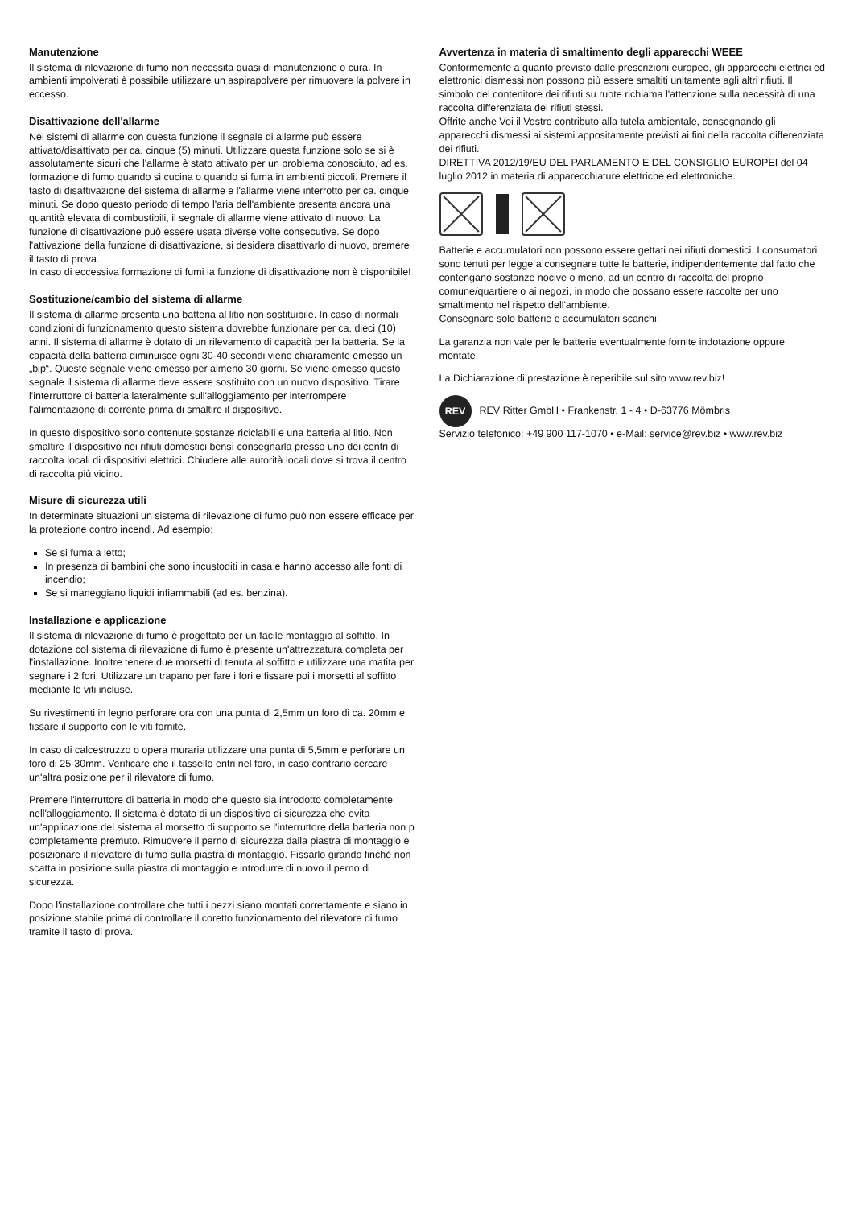Manutenzione
Il sistema di rilevazione di fumo non necessita quasi di manutenzione o cura. In ambienti impolverati è possibile utilizzare un aspirapolvere per rimuovere la polvere in eccesso.
Disattivazione dell'allarme
Nei sistemi di allarme con questa funzione il segnale di allarme può essere attivato/disattivato per ca. cinque (5) minuti. Utilizzare questa funzione solo se si è assolutamente sicuri che l'allarme è stato attivato per un problema conosciuto, ad es. formazione di fumo quando si cucina o quando si fuma in ambienti piccoli. Premere il tasto di disattivazione del sistema di allarme e l'allarme viene interrotto per ca. cinque minuti. Se dopo questo periodo di tempo l'aria dell'ambiente presenta ancora una quantità elevata di combustibili, il segnale di allarme viene attivato di nuovo. La funzione di disattivazione può essere usata diverse volte consecutive. Se dopo l'attivazione della funzione di disattivazione, si desidera disattivarlo di nuovo, premere il tasto di prova.
In caso di eccessiva formazione di fumi la funzione di disattivazione non è disponibile!
Sostituzione/cambio del sistema di allarme
Il sistema di allarme presenta una batteria al litio non sostituibile. In caso di normali condizioni di funzionamento questo sistema dovrebbe funzionare per ca. dieci (10) anni. Il sistema di allarme è dotato di un rilevamento di capacità per la batteria. Se la capacità della batteria diminuisce ogni 30-40 secondi viene chiaramente emesso un „bip“. Queste segnale viene emesso per almeno 30 giorni. Se viene emesso questo segnale il sistema di allarme deve essere sostituito con un nuovo dispositivo. Tirare l'interruttore di batteria lateralmente sull'alloggiamento per interrompere l'alimentazione di corrente prima di smaltire il dispositivo.
In questo dispositivo sono contenute sostanze riciclabili e una batteria al litio. Non smaltire il dispositivo nei rifiuti domestici bensì consegnarla presso uno dei centri di raccolta locali di dispositivi elettrici. Chiudere alle autorità locali dove si trova il centro di raccolta più vicino.
Misure di sicurezza utili
In determinate situazioni un sistema di rilevazione di fumo può non essere efficace per la protezione contro incendi. Ad esempio:
Se si fuma a letto;
In presenza di bambini che sono incustoditi in casa e hanno accesso alle fonti di incendio;
Se si maneggiano liquidi infiammabili (ad es. benzina).
Installazione e applicazione
Il sistema di rilevazione di fumo è progettato per un facile montaggio al soffitto. In dotazione col sistema di rilevazione di fumo è presente un'attrezzatura completa per l'installazione. Inoltre tenere due morsetti di tenuta al soffitto e utilizzare una matita per segnare i 2 fori. Utilizzare un trapano per fare i fori e fissare poi i morsetti al soffitto mediante le viti incluse.
Su rivestimenti in legno perforare ora con una punta di 2,5mm un foro di ca. 20mm e fissare il supporto con le viti fornite.
In caso di calcestruzzo o opera muraria utilizzare una punta di 5,5mm e perforare un foro di 25-30mm. Verificare che il tassello entri nel foro, in caso contrario cercare un'altra posizione per il rilevatore di fumo.
Premere l'interruttore di batteria in modo che questo sia introdotto completamente nell'alloggiamento. Il sistema è dotato di un dispositivo di sicurezza che evita un'applicazione del sistema al morsetto di supporto se l'interruttore della batteria non p completamente premuto. Rimuovere il perno di sicurezza dalla piastra di montaggio e posizionare il rilevatore di fumo sulla piastra di montaggio. Fissarlo girando finché non scatta in posizione sulla piastra di montaggio e introdurre di nuovo il perno di sicurezza.
Dopo l'installazione controllare che tutti i pezzi siano montati correttamente e siano in posizione stabile prima di controllare il coretto funzionamento del rilevatore di fumo tramite il tasto di prova.
Avvertenza in materia di smaltimento degli apparecchi WEEE
Conformemente a quanto previsto dalle prescrizioni europee, gli apparecchi elettrici ed elettronici dismessi non possono più essere smaltiti unitamente agli altri rifiuti. Il simbolo del contenitore dei rifiuti su ruote richiama l'attenzione sulla necessità di una raccolta differenziata dei rifiuti stessi.
Offrite anche Voi il Vostro contributo alla tutela ambientale, consegnando gli apparecchi dismessi ai sistemi appositamente previsti ai fini della raccolta differenziata dei rifiuti.
DIRETTIVA 2012/19/EU DEL PARLAMENTO E DEL CONSIGLIO EUROPEI del 04 luglio 2012 in materia di apparecchiature elettriche ed elettroniche.
Batterie e accumulatori non possono essere gettati nei rifiuti domestici. I consumatori sono tenuti per legge a consegnare tutte le batterie, indipendentemente dal fatto che contengano sostanze nocive o meno, ad un centro di raccolta del proprio comune/quartiere o ai negozi, in modo che possano essere raccolte per uno smaltimento nel rispetto dell'ambiente.
Consegnare solo batterie e accumulatori scarichi!
La garanzia non vale per le batterie eventualmente fornite indotazione oppure montate.
La Dichiarazione di prestazione è reperibile sul sito www.rev.biz!
REV REV Ritter GmbH • Frankenstr. 1 - 4 • D-63776 Mömbris
Servizio telefonico: +49 900 117-1070 • e-Mail: service@rev.biz • www.rev.biz